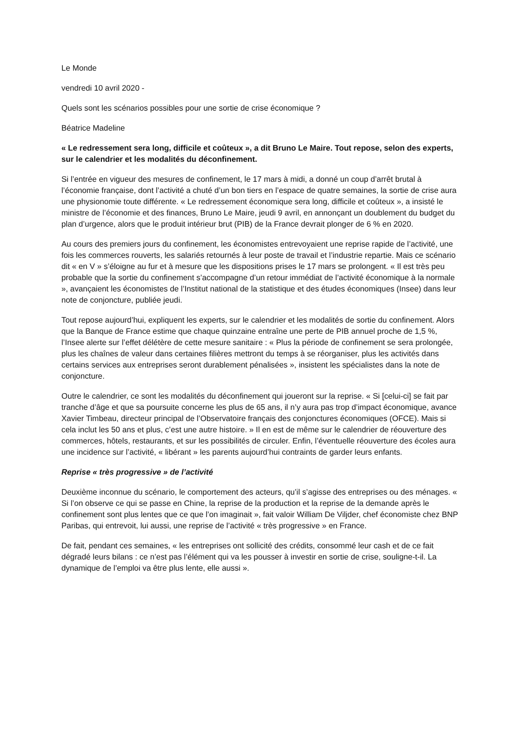Le Monde
vendredi 10 avril 2020 -
Quels sont les scénarios possibles pour une sortie de crise économique ?
Béatrice Madeline
« Le redressement sera long, difficile et coûteux », a dit Bruno Le Maire. Tout repose, selon des experts, sur le calendrier et les modalités du déconfinement.
Si l’entrée en vigueur des mesures de confinement, le 17 mars à midi, a donné un coup d’arrêt brutal à l’économie française, dont l’activité a chuté d’un bon tiers en l’espace de quatre semaines, la sortie de crise aura une physionomie toute différente. « Le redressement économique sera long, difficile et coûteux », a insisté le ministre de l’économie et des finances, Bruno Le Maire, jeudi 9 avril, en annonçant un doublement du budget du plan d’urgence, alors que le produit intérieur brut (PIB) de la France devrait plonger de 6 % en 2020.
Au cours des premiers jours du confinement, les économistes entrevoyaient une reprise rapide de l’activité, une fois les commerces rouverts, les salariés retournés à leur poste de travail et l’industrie repartie. Mais ce scénario dit « en V » s’éloigne au fur et à mesure que les dispositions prises le 17 mars se prolongent. « Il est très peu probable que la sortie du confinement s’accompagne d’un retour immédiat de l’activité économique à la normale », avançaient les économistes de l’Institut national de la statistique et des études économiques (Insee) dans leur note de conjoncture, publiée jeudi.
Tout repose aujourd’hui, expliquent les experts, sur le calendrier et les modalités de sortie du confinement. Alors que la Banque de France estime que chaque quinzaine entraîne une perte de PIB annuel proche de 1,5 %, l’Insee alerte sur l’effet délétère de cette mesure sanitaire : « Plus la période de confinement se sera prolongée, plus les chaînes de valeur dans certaines filières mettront du temps à se réorganiser, plus les activités dans certains services aux entreprises seront durablement pénalisées », insistent les spécialistes dans la note de conjoncture.
Outre le calendrier, ce sont les modalités du déconfinement qui joueront sur la reprise. « Si [celui-ci] se fait par tranche d’âge et que sa poursuite concerne les plus de 65 ans, il n’y aura pas trop d’impact économique, avance Xavier Timbeau, directeur principal de l’Observatoire français des conjonctures économiques (OFCE). Mais si cela inclut les 50 ans et plus, c’est une autre histoire. » Il en est de même sur le calendrier de réouverture des commerces, hôtels, restaurants, et sur les possibilités de circuler. Enfin, l’éventuelle réouverture des écoles aura une incidence sur l’activité, « libérant » les parents aujourd’hui contraints de garder leurs enfants.
Reprise « très progressive » de l’activité
Deuxième inconnue du scénario, le comportement des acteurs, qu’il s’agisse des entreprises ou des ménages. « Si l’on observe ce qui se passe en Chine, la reprise de la production et la reprise de la demande après le confinement sont plus lentes que ce que l’on imaginait », fait valoir William De Viljder, chef économiste chez BNP Paribas, qui entrevoit, lui aussi, une reprise de l’activité « très progressive » en France.
De fait, pendant ces semaines, « les entreprises ont sollicité des crédits, consommé leur cash et de ce fait dégradé leurs bilans : ce n’est pas l’élément qui va les pousser à investir en sortie de crise, souligne-t-il. La dynamique de l’emploi va être plus lente, elle aussi ».